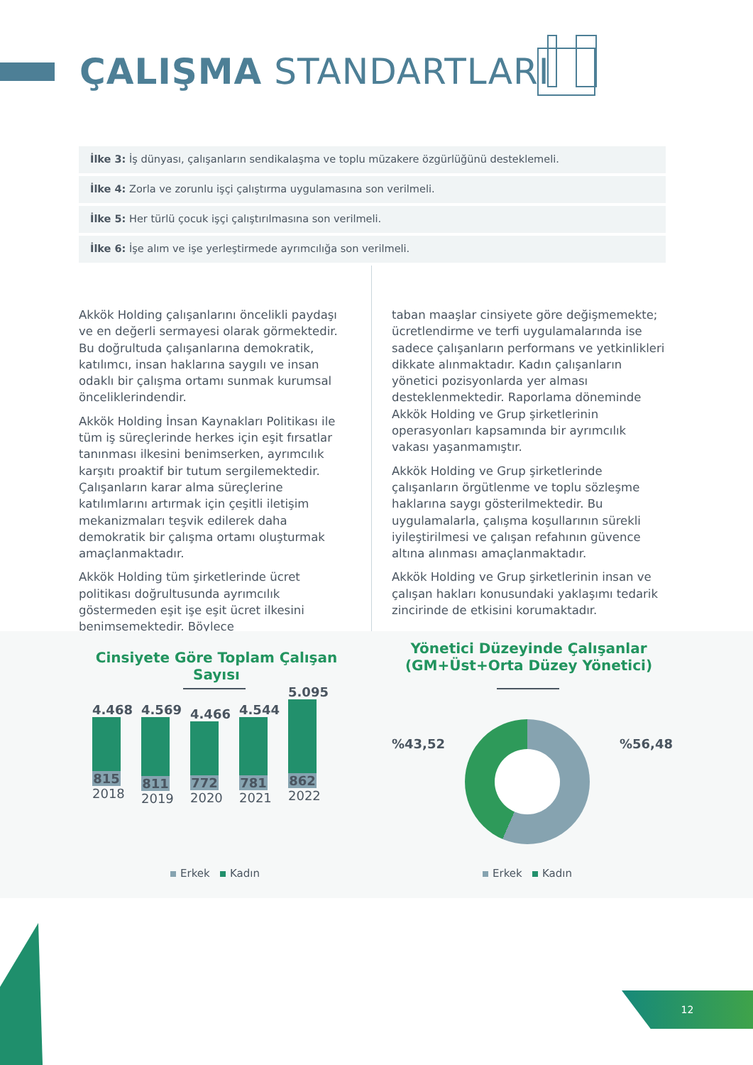ÇALIŞMA STANDARTLARI
İlke 3: İş dünyası, çalışanların sendikalaşma ve toplu müzakere özgürlüğünü desteklemeli.
İlke 4: Zorla ve zorunlu işçi çalıştırma uygulamasına son verilmeli.
İlke 5: Her türlü çocuk işçi çalıştırılmasına son verilmeli.
İlke 6: İşe alım ve işe yerleştirmede ayrımcılığa son verilmeli.
Akkök Holding çalışanlarını öncelikli paydaşı ve en değerli sermayesi olarak görmektedir. Bu doğrultuda çalışanlarına demokratik, katılımcı, insan haklarına saygılı ve insan odaklı bir çalışma ortamı sunmak kurumsal önceliklerindendir.
Akkök Holding İnsan Kaynakları Politikası ile tüm iş süreçlerinde herkes için eşit fırsatlar tanınması ilkesini benimserken, ayrımcılık karşıtı proaktif bir tutum sergilemektedir. Çalışanların karar alma süreçlerine katılımlarını artırmak için çeşitli iletişim mekanizmaları teşvik edilerek daha demokratik bir çalışma ortamı oluşturmak amaçlanmaktadır.
Akkök Holding tüm şirketlerinde ücret politikası doğrultusunda ayrımcılık göstermeden eşit işe eşit ücret ilkesini benimsemektedir. Böylece
taban maaşlar cinsiyete göre değişmemekte; ücretlendirme ve terfi uygulamalarında ise sadece çalışanların performans ve yetkinlikleri dikkate alınmaktadır. Kadın çalışanların yönetici pozisyonlarda yer alması desteklenmektedir. Raporlama döneminde Akkök Holding ve Grup şirketlerinin operasyonları kapsamında bir ayrımcılık vakası yaşanmamıştır.
Akkök Holding ve Grup şirketlerinde çalışanların örgütlenme ve toplu sözleşme haklarına saygı gösterilmektedir. Bu uygulamalarla, çalışma koşullarının sürekli iyileştirilmesi ve çalışan refahının güvence altına alınması amaçlanmaktadır.
Akkök Holding ve Grup şirketlerinin insan ve çalışan hakları konusundaki yaklaşımı tedarik zincirinde de etkisini korumaktadır.
Cinsiyete Göre Toplam Çalışan Sayısı
Yönetici Düzeyinde Çalışanlar (GM+Üst+Orta Düzey Yönetici)
4.468
815
2018
4.569
811
2019
4.466
772
2020
4.544
781
2021
5.095
862
2022
Erkek Kadın
%43,52 %56,48
Erkek Kadın
12